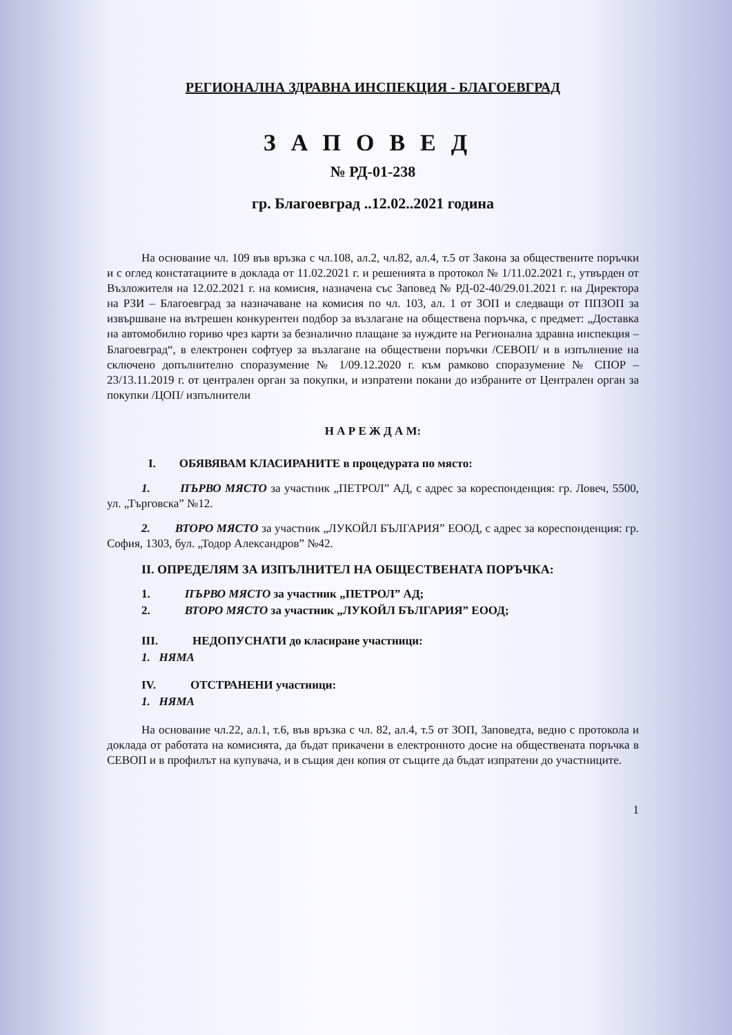РЕГИОНАЛНА ЗДРАВНА ИНСПЕКЦИЯ - БЛАГОЕВГРАД
ЗАПОВЕД
№ РД-01-238
гр. Благоевград ..12.02..2021 година
На основание чл. 109 във връзка с чл.108, ал.2, чл.82, ал.4, т.5 от Закона за обществените поръчки и с оглед констатациите в доклада от 11.02.2021 г. и решенията в протокол № 1/11.02.2021 г., утвърден от Възложителя на 12.02.2021 г. на комисия, назначена със Заповед № РД-02-40/29.01.2021 г. на Директора на РЗИ – Благоевград за назначаване на комисия по чл. 103, ал. 1 от ЗОП и следващи от ППЗОП за извършване на вътрешен конкурентен подбор за възлагане на обществена поръчка, с предмет: „Доставка на автомобилно гориво чрез карти за безналично плащане за нуждите на Регионална здравна инспекция – Благоевград“, в електронен софтуер за възлагане на обществени поръчки /СЕВОП/ и в изпълнение на сключено допълнително споразумение № 1/09.12.2020 г. към рамково споразумение № СПОР – 23/13.11.2019 г. от централен орган за покупки, и изпратени покани до избраните от Централен орган за покупки /ЦОП/ изпълнители
Н А Р Е Ж Д А М:
I. ОБЯВЯВАМ КЛАСИРАНИТЕ в процедурата по място:
1. ПЪРВО МЯСТО за участник „ПЕТРОЛ” АД, с адрес за кореспонденция: гр. Ловеч, 5500, ул. „Търговска” №12.
2. ВТОРО МЯСТО за участник „ЛУКОЙЛ БЪЛГАРИЯ” ЕООД, с адрес за кореспонденция: гр. София, 1303, бул. „Тодор Александров” №42.
II. ОПРЕДЕЛЯМ ЗА ИЗПЪЛНИТЕЛ НА ОБЩЕСТВЕНАТА ПОРЪЧКА:
1. ПЪРВО МЯСТО за участник „ПЕТРОЛ” АД;
2. ВТОРО МЯСТО за участник „ЛУКОЙЛ БЪЛГАРИЯ” ЕООД;
III. НЕДОПУСНАТИ до класиране участници:
1. НЯМА
IV. ОТСТРАНЕНИ участници:
1. НЯМА
На основание чл.22, ал.1, т.6, във връзка с чл. 82, ал.4, т.5 от ЗОП, Заповедта, ведно с протокола и доклада от работата на комисията, да бъдат прикачени в електронното досие на обществената поръчка в СЕВОП и в профилът на купувача, и в същия ден копия от същите да бъдат изпратени до участниците.
1